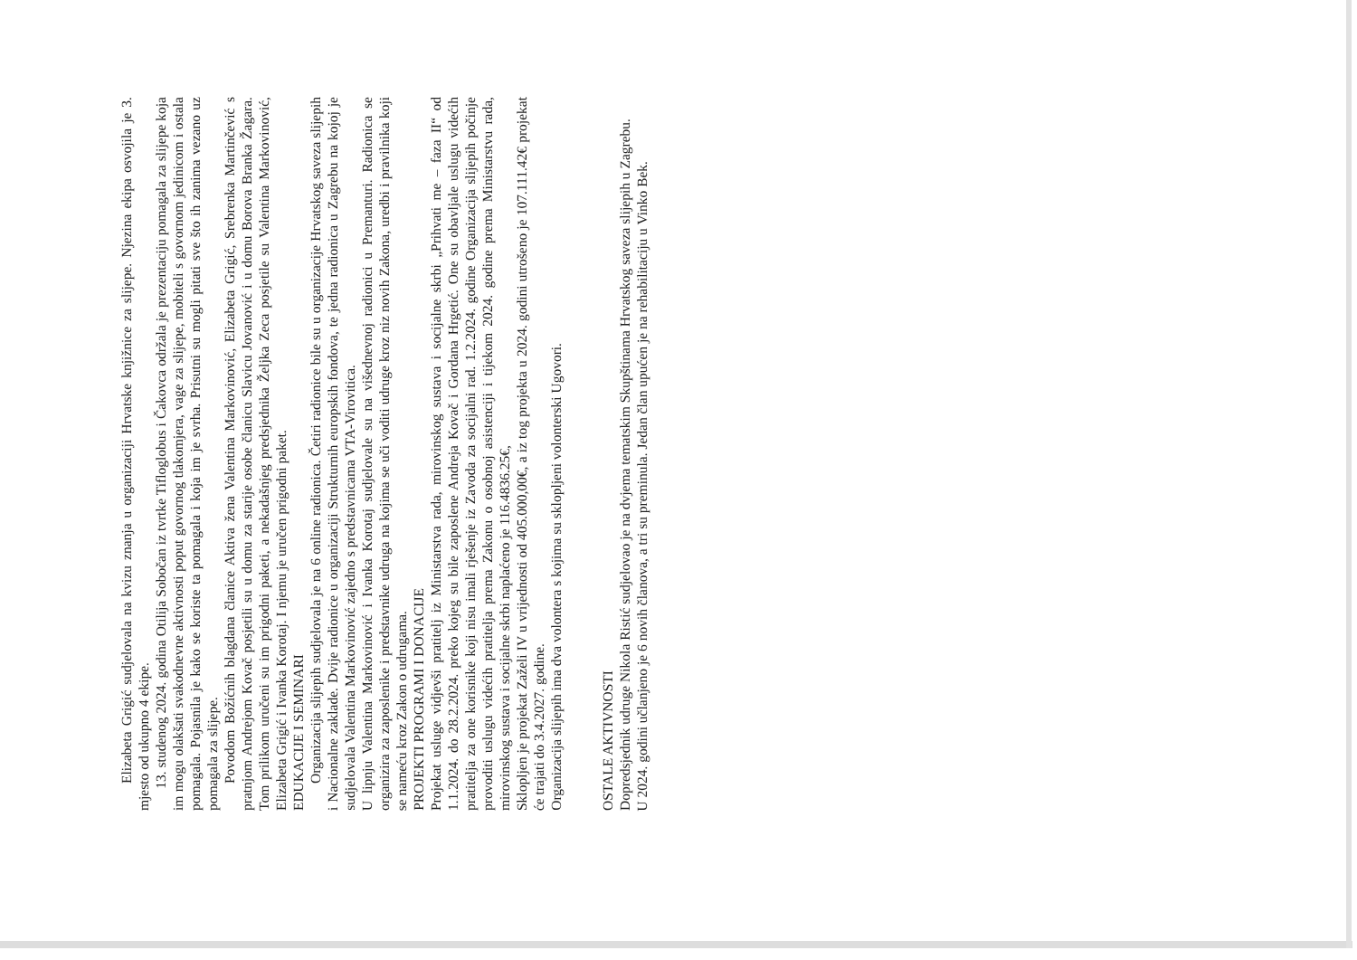Elizabeta Grigić sudjelovala na kvizu znanja u organizaciji Hrvatske knjižnice za slijepe. Njezina ekipa osvojila je 3. mjesto od ukupno 4 ekipe.
13. studenog 2024. godina Otilija Sobočan iz tvrtke Tifloglobus i Čakovca održala je prezentaciju pomagala za slijepe koja im mogu olakšati svakodnevne aktivnosti poput govornog tlakomjera, vage za slijepe, mobiteli s govornom jedinicom i ostala pomagala. Pojasnila je kako se koriste ta pomagala i koja im je svrha. Prisutni su mogli pitati sve što ih zanima vezano uz pomagala za slijepe.
Povodom Božićnih blagdana članice Aktiva žena Valentina Markovinović, Elizabeta Grigić, Srebrenka Martinčević s pratnjom Andrejom Kovač posjetili su u domu za starije osobe članicu Slavicu Jovanović i u domu Borova Branka Žagara. Tom prilikom uručeni su im prigodni paketi, a nekadašnjeg predsjednika Željka Zeca posjetile su Valentina Markovinović, Elizabeta Grigić i Ivanka Korotaj. I njemu je uručen prigodni paket.
EDUKACIJE I SEMINARI
Organizacija slijepih sudjelovala je na 6 online radionica. Četiri radionice bile su u organizacije Hrvatskog saveza slijepih i Nacionalne zaklade. Dvije radionice u organizaciji Strukturnih europskih fondova, te jedna radionica u Zagrebu na kojoj je sudjelovala Valentina Markovinović zajedno s predstavnicama VTA-Virovitica.
U lipnju Valentina Markovinović i Ivanka Korotaj sudjelovale su na višednevnoj radionici u Premanturi. Radionica se organizira za zaposlenike i predstavnike udruga na kojima se uči voditi udruge kroz niz novih Zakona, uredbi i pravilnika koji se nameću kroz Zakon o udrugama.
PROJEKTI PROGRAMI I DONACIJE
Projekat usluge vidjevši pratitelj iz Ministarstva rada, mirovinskog sustava i socijalne skrbi „Prihvati me – faza II“ od 1.1.2024. do 28.2.2024. preko kojeg su bile zaposlene Andreja Kovač i Gordana Hrgetić. One su obavljale uslugu videćih pratitelja za one korisnike koji nisu imali rješenje iz Zavoda za socijalni rad. 1.2.2024. godine Organizacija slijepih počinje provoditi uslugu videćih pratitelja prema Zakonu o osobnoj asistenciji i tijekom 2024. godine prema Ministarstvu rada, mirovinskog sustava i socijalne skrbi naplaćeno je 116.4836.25€,
Sklopljen je projekat Zaželi IV u vrijednosti od 405.000,00€, a iz tog projekta u 2024. godini utrošeno je 107.111.42€ projekat će trajati do 3.4.2027. godine.
Organizacija slijepih ima dva volontera s kojima su sklopljeni volonterski Ugovori.
OSTALE AKTIVNOSTI
Dopredsjednik udruge Nikola Ristić sudjelovao je na dvjema tematskim Skupštinama Hrvatskog saveza slijepih u Zagrebu.
U 2024. godini učlanjeno je 6 novih članova, a tri su preminula. Jedan član upućen je na rehabilitaciju u Vinko Bek.